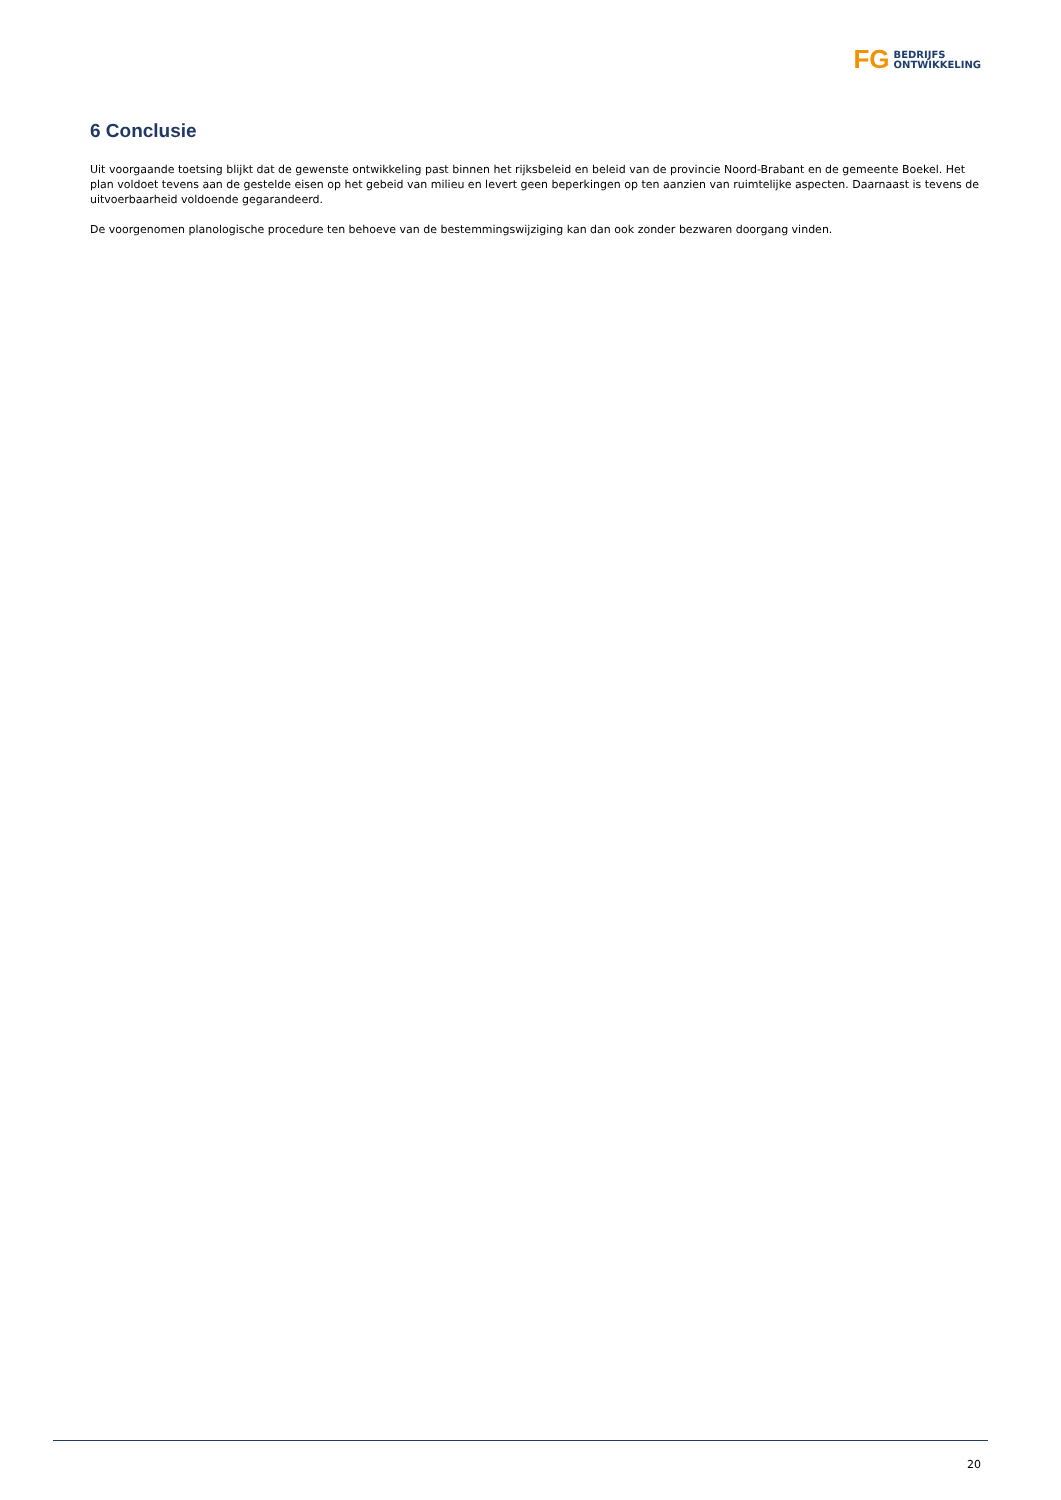FG BEDRIJFS
ONTWIKKELING
6 Conclusie
Uit voorgaande toetsing blijkt dat de gewenste ontwikkeling past binnen het rijksbeleid en beleid van de provincie Noord-Brabant en de gemeente Boekel. Het plan voldoet tevens aan de gestelde eisen op het gebeid van milieu en levert geen beperkingen op ten aanzien van ruimtelijke aspecten. Daarnaast is tevens de uitvoerbaarheid voldoende gegarandeerd.
De voorgenomen planologische procedure ten behoeve van de bestemmingswijziging kan dan ook zonder bezwaren doorgang vinden.
20